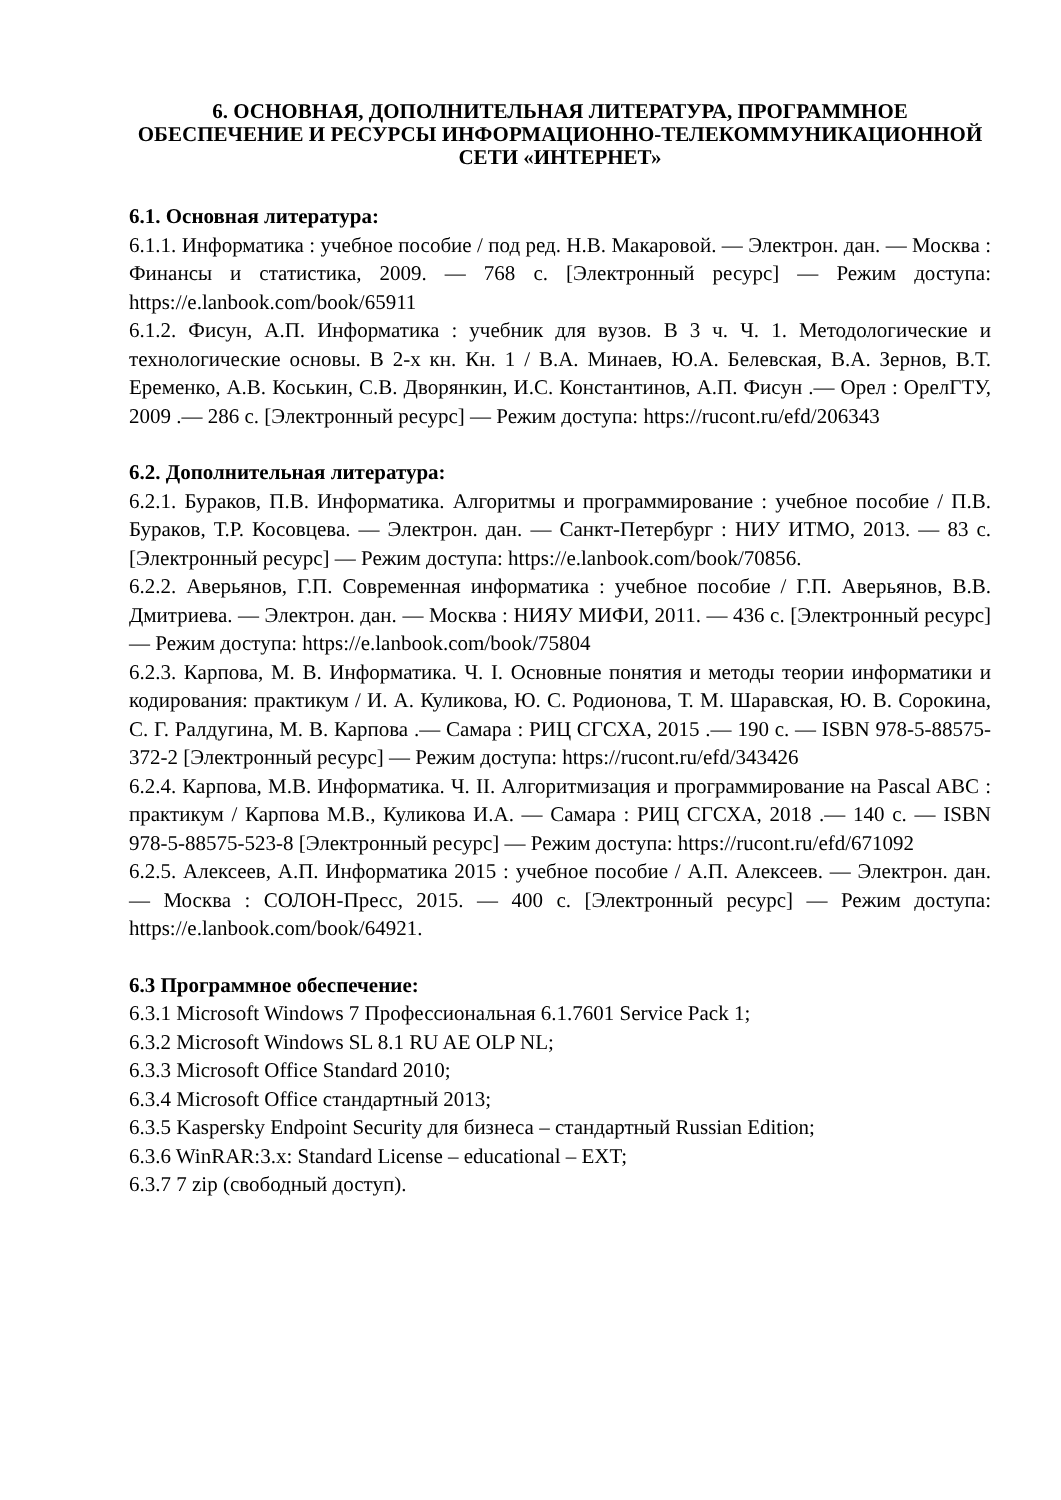6. ОСНОВНАЯ, ДОПОЛНИТЕЛЬНАЯ ЛИТЕРАТУРА, ПРОГРАММНОЕ ОБЕСПЕЧЕНИЕ И РЕСУРСЫ ИНФОРМАЦИОННО-ТЕЛЕКОММУНИКАЦИОННОЙ СЕТИ «ИНТЕРНЕТ»
6.1. Основная литература:
6.1.1. Информатика : учебное пособие / под ред. Н.В. Макаровой. — Электрон. дан. — Москва : Финансы и статистика, 2009. — 768 с. [Электронный ресурс] — Режим доступа: https://e.lanbook.com/book/65911
6.1.2. Фисун, А.П. Информатика : учебник для вузов. В 3 ч. Ч. 1. Методологические и технологические основы. В 2-х кн. Кн. 1 / В.А. Минаев, Ю.А. Белевская, В.А. Зернов, В.Т. Еременко, А.В. Коськин, С.В. Дворянкин, И.С. Константинов, А.П. Фисун .— Орел : ОрелГТУ, 2009 .— 286 с. [Электронный ресурс] — Режим доступа: https://rucont.ru/efd/206343
6.2. Дополнительная литература:
6.2.1. Бураков, П.В. Информатика. Алгоритмы и программирование : учебное пособие / П.В. Бураков, Т.Р. Косовцева. — Электрон. дан. — Санкт-Петербург : НИУ ИТМО, 2013. — 83 с. [Электронный ресурс] — Режим доступа: https://e.lanbook.com/book/70856.
6.2.2. Аверьянов, Г.П. Современная информатика : учебное пособие / Г.П. Аверьянов, В.В. Дмитриева. — Электрон. дан. — Москва : НИЯУ МИФИ, 2011. — 436 с. [Электронный ресурс] — Режим доступа: https://e.lanbook.com/book/75804
6.2.3. Карпова, М. В. Информатика. Ч. I. Основные понятия и методы теории информатики и кодирования: практикум / И. А. Куликова, Ю. С. Родионова, Т. М. Шаравская, Ю. В. Сорокина, С. Г. Ралдугина, М. В. Карпова .— Самара : РИЦ СГСХА, 2015 .— 190 с. — ISBN 978-5-88575-372-2 [Электронный ресурс] — Режим доступа: https://rucont.ru/efd/343426
6.2.4. Карпова, М.В. Информатика. Ч. II. Алгоритмизация и программирование на Pascal ABC : практикум / Карпова М.В., Куликова И.А. — Самара : РИЦ СГСХА, 2018 .— 140 с. — ISBN 978-5-88575-523-8 [Электронный ресурс] — Режим доступа: https://rucont.ru/efd/671092
6.2.5. Алексеев, А.П. Информатика 2015 : учебное пособие / А.П. Алексеев. — Электрон. дан. — Москва : СОЛОН-Пресс, 2015. — 400 с. [Электронный ресурс] — Режим доступа: https://e.lanbook.com/book/64921.
6.3 Программное обеспечение:
6.3.1 Microsoft Windows 7 Профессиональная 6.1.7601 Service Pack 1;
6.3.2 Microsoft Windows SL 8.1 RU AE OLP NL;
6.3.3 Microsoft Office Standard 2010;
6.3.4 Microsoft Office стандартный 2013;
6.3.5 Kaspersky Endpoint Security для бизнеса – стандартный Russian Edition;
6.3.6 WinRAR:3.x: Standard License – educational – EXT;
6.3.7 7 zip (свободный доступ).